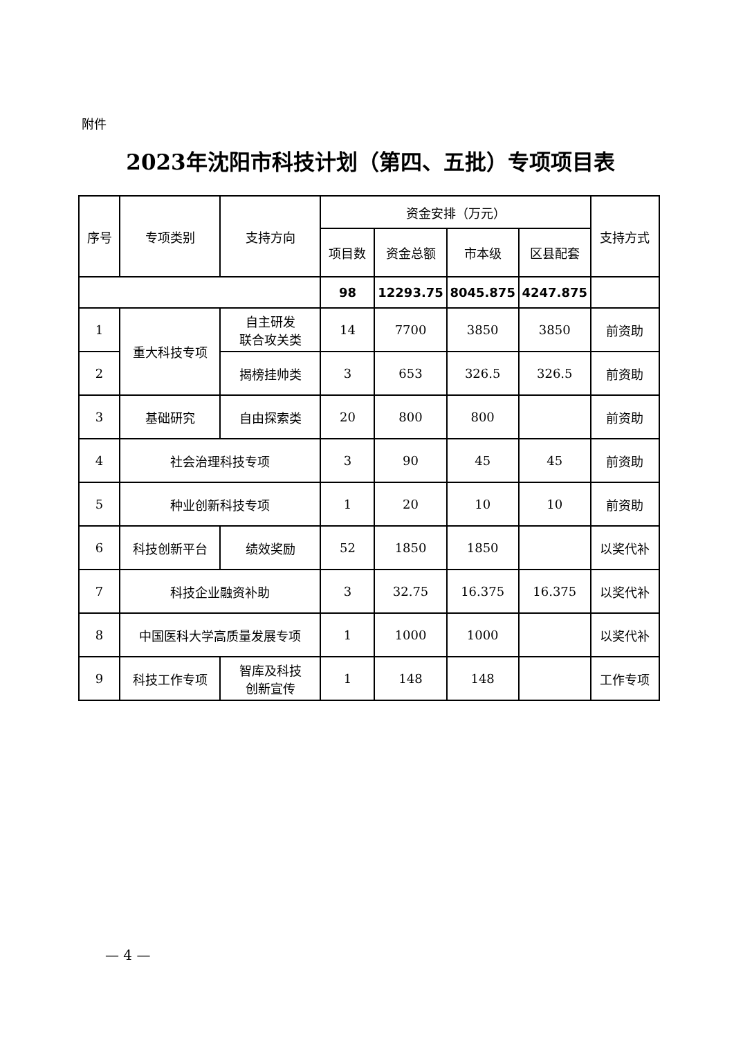附件
2023年沈阳市科技计划（第四、五批）专项项目表
| 序号 | 专项类别 | 支持方向 | 资金安排（万元） | | | | 支持方式 |
| --- | --- | --- | --- | --- | --- | --- | --- |
| | | | 项目数 | 资金总额 | 市本级 | 区县配套 | |
| | | | 98 | 12293.75 | 8045.875 | 4247.875 | |
| 1 | 重大科技专项 | 自主研发 联合攻关类 | 14 | 7700 | 3850 | 3850 | 前资助 |
| 2 | | 揭榜挂帅类 | 3 | 653 | 326.5 | 326.5 | 前资助 |
| 3 | 基础研究 | 自由探索类 | 20 | 800 | 800 | | 前资助 |
| 4 | 社会治理科技专项 | | 3 | 90 | 45 | 45 | 前资助 |
| 5 | 种业创新科技专项 | | 1 | 20 | 10 | 10 | 前资助 |
| 6 | 科技创新平台 | 绩效奖励 | 52 | 1850 | 1850 | | 以奖代补 |
| 7 | 科技企业融资补助 | | 3 | 32.75 | 16.375 | 16.375 | 以奖代补 |
| 8 | 中国医科大学高质量发展专项 | | 1 | 1000 | 1000 | | 以奖代补 |
| 9 | 科技工作专项 | 智库及科技 创新宣传 | 1 | 148 | 148 | | 工作专项 |
— 4 —